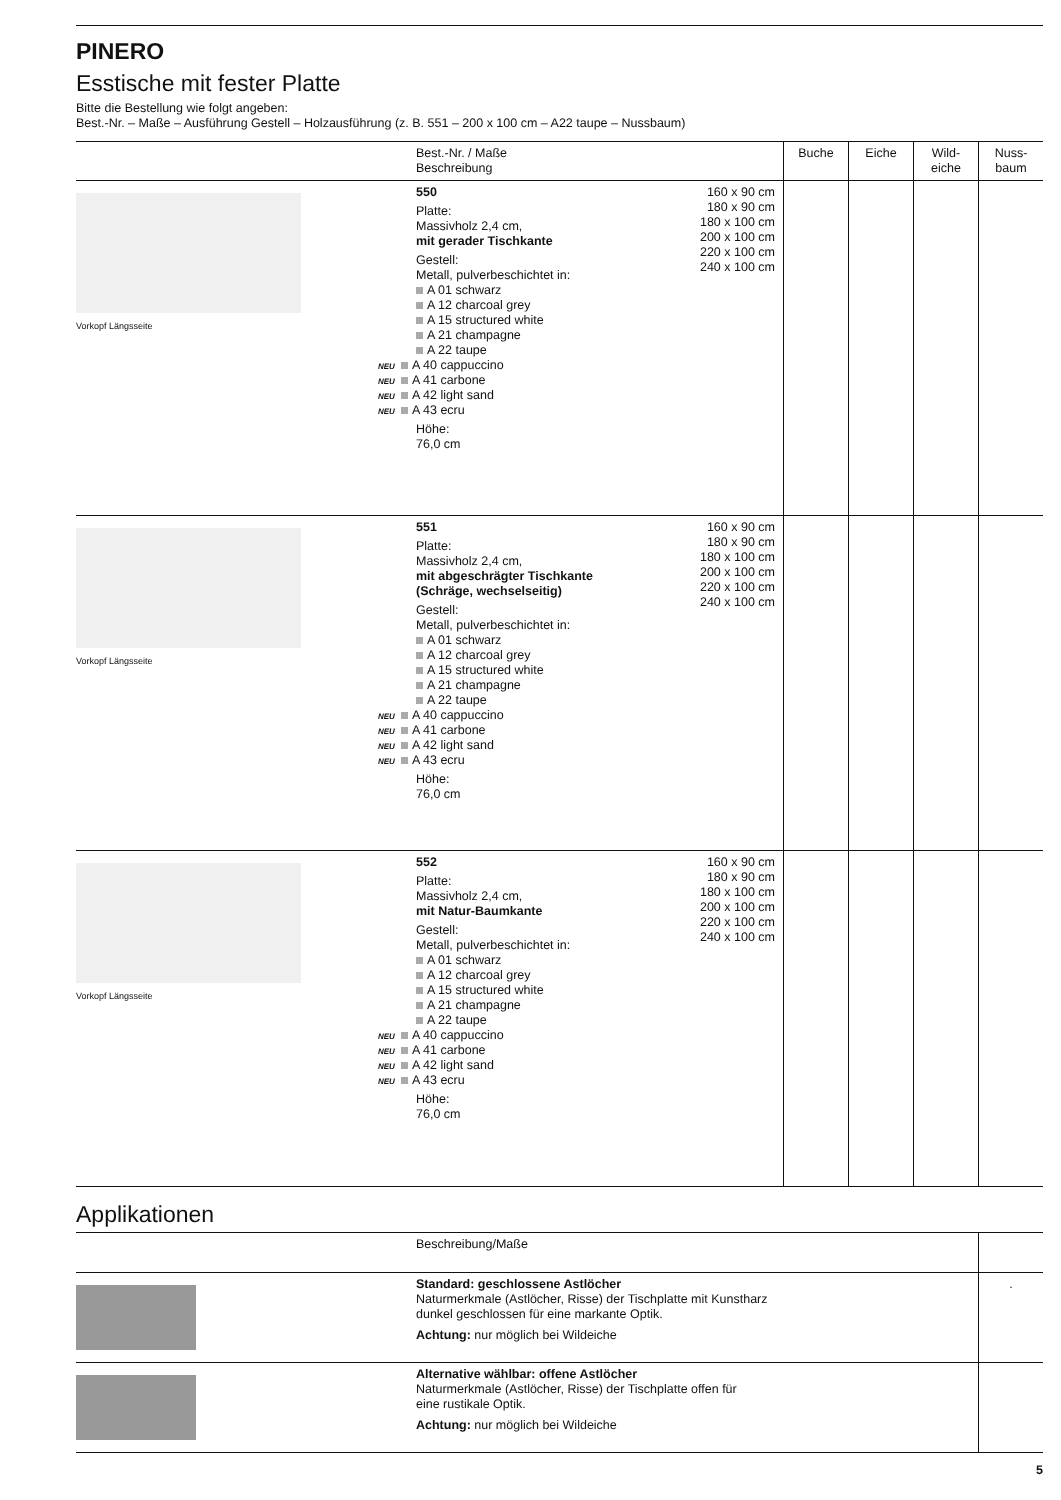PINERO
Esstische mit fester Platte
Bitte die Bestellung wie folgt angeben:
Best.-Nr. – Maße – Ausführung Gestell – Holzausführung (z. B. 551 – 200 x 100 cm – A22 taupe – Nussbaum)
| | Best.-Nr. / Maße Beschreibung | | Buche | Eiche | Wild- eiche | Nuss- baum |
| --- | --- | --- | --- | --- | --- | --- |
| Vorkopf Längsseite | 550 Platte: Massivholz 2,4 cm, mit gerader Tischkante Gestell: Metall, pulverbeschichtet in: A 01 schwarz A 12 charcoal grey A 15 structured white A 21 champagne A 22 taupe NEU A 40 cappuccino NEU A 41 carbone NEU A 42 light sand NEU A 43 ecru Höhe: 76,0 cm | 160 x 90 cm 180 x 90 cm 180 x 100 cm 200 x 100 cm 220 x 100 cm 240 x 100 cm | | | | |
| Vorkopf Längsseite | 551 Platte: Massivholz 2,4 cm, mit abgeschrägter Tischkante (Schräge, wechselseitig) Gestell: Metall, pulverbeschichtet in: A 01 schwarz A 12 charcoal grey A 15 structured white A 21 champagne A 22 taupe NEU A 40 cappuccino NEU A 41 carbone NEU A 42 light sand NEU A 43 ecru Höhe: 76,0 cm | 160 x 90 cm 180 x 90 cm 180 x 100 cm 200 x 100 cm 220 x 100 cm 240 x 100 cm | | | | |
| Vorkopf Längsseite | 552 Platte: Massivholz 2,4 cm, mit Natur-Baumkante Gestell: Metall, pulverbeschichtet in: A 01 schwarz A 12 charcoal grey A 15 structured white A 21 champagne A 22 taupe NEU A 40 cappuccino NEU A 41 carbone NEU A 42 light sand NEU A 43 ecru Höhe: 76,0 cm | 160 x 90 cm 180 x 90 cm 180 x 100 cm 200 x 100 cm 220 x 100 cm 240 x 100 cm | | | | |
Applikationen
| | Beschreibung/Maße | |
| --- | --- | --- |
| | Standard: geschlossene Astlöcher Naturmerkmale (Astlöcher, Risse) der Tischplatte mit Kunstharz dunkel geschlossen für eine markante Optik. Achtung: nur möglich bei Wildeiche | . |
| | Alternative wählbar: offene Astlöcher Naturmerkmale (Astlöcher, Risse) der Tischplatte offen für eine rustikale Optik. Achtung: nur möglich bei Wildeiche | |
5